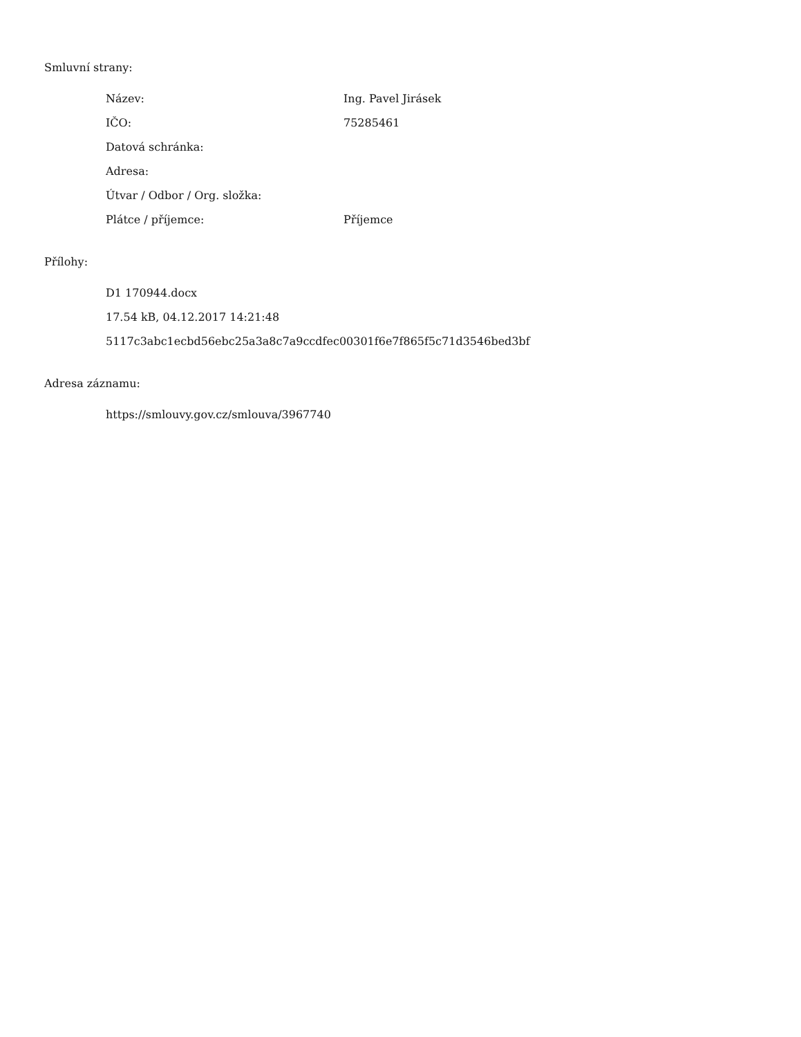Smluvní strany:
| Název: | Ing. Pavel Jirásek |
| IČO: | 75285461 |
| Datová schránka: | |
| Adresa: | |
| Útvar / Odbor / Org. složka: | |
| Plátce / příjemce: | Příjemce |
Přílohy:
D1 170944.docx
17.54 kB, 04.12.2017 14:21:48
5117c3abc1ecbd56ebc25a3a8c7a9ccdfec00301f6e7f865f5c71d3546bed3bf
Adresa záznamu:
https://smlouvy.gov.cz/smlouva/3967740